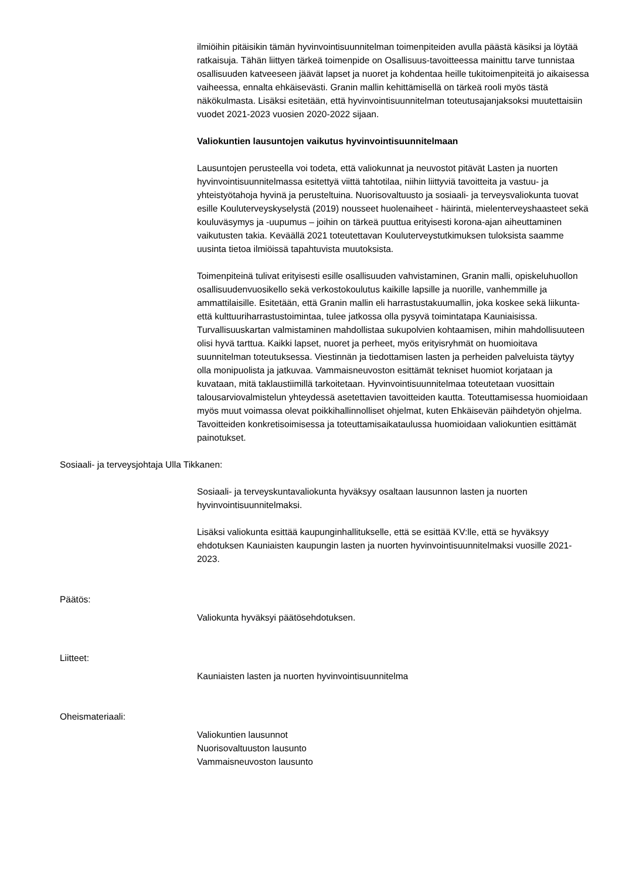ilmiöihin pitäisikin tämän hyvinvointisuunnitelman toimenpiteiden avulla päästä käsiksi ja löytää ratkaisuja. Tähän liittyen tärkeä toimenpide on Osallisuus-tavoitteessa mainittu tarve tunnistaa osallisuuden katveeseen jäävät lapset ja nuoret ja kohdentaa heille tukitoimenpiteitä jo aikaisessa vaiheessa, ennalta ehkäisevästi. Granin mallin kehittämisellä on tärkeä rooli myös tästä näkökulmasta. Lisäksi esitetään, että hyvinvointisuunnitelman toteutusajanjaksoksi muutettaisiin vuodet 2021-2023 vuosien 2020-2022 sijaan.
Valiokuntien lausuntojen vaikutus hyvinvointisuunnitelmaan
Lausuntojen perusteella voi todeta, että valiokunnat ja neuvostot pitävät Lasten ja nuorten hyvinvointisuunnitelmassa esitettyä viittä tahtotilaa, niihin liittyviä tavoitteita ja vastuu- ja yhteistyötahoja hyvinä ja perusteltuina. Nuorisovaltuusto ja sosiaali- ja terveysvaliokunta tuovat esille Kouluterveyskyselystä (2019) nousseet huolenaiheet - häirintä, mielenterveyshaasteet sekä kouluväsymys ja -uupumus – joihin on tärkeä puuttua erityisesti korona-ajan aiheuttaminen vaikutusten takia. Keväällä 2021 toteutettavan Kouluterveystutkimuksen tuloksista saamme uusinta tietoa ilmiöissä tapahtuvista muutoksista.
Toimenpiteinä tulivat erityisesti esille osallisuuden vahvistaminen, Granin malli, opiskeluhuollon osallisuudenvuosikello sekä verkostokoulutus kaikille lapsille ja nuorille, vanhemmille ja ammattilaisille. Esitetään, että Granin mallin eli harrastustakuumallin, joka koskee sekä liikunta- että kulttuuriharrastustoimintaa, tulee jatkossa olla pysyvä toimintatapa Kauniaisissa. Turvallisuuskartan valmistaminen mahdollistaa sukupolvien kohtaamisen, mihin mahdollisuuteen olisi hyvä tarttua. Kaikki lapset, nuoret ja perheet, myös erityisryhmät on huomioitava suunnitelman toteutuksessa. Viestinnän ja tiedottamisen lasten ja perheiden palveluista täytyy olla monipuolista ja jatkuvaa. Vammaisneuvoston esittämät tekniset huomiot korjataan ja kuvataan, mitä taklaustiimillä tarkoitetaan. Hyvinvointisuunnitelmaa toteutetaan vuosittain talousarviovalmistelun yhteydessä asetettavien tavoitteiden kautta. Toteuttamisessa huomioidaan myös muut voimassa olevat poikkihallinnolliset ohjelmat, kuten Ehkäisevän päihdetyön ohjelma. Tavoitteiden konkretisoimisessa ja toteuttamisaikataulussa huomioidaan valiokuntien esittämät painotukset.
Sosiaali- ja terveysjohtaja Ulla Tikkanen:
Sosiaali- ja terveyskuntavaliokunta hyväksyy osaltaan lausunnon lasten ja nuorten hyvinvointisuunnitelmaksi.
Lisäksi valiokunta esittää kaupunginhallitukselle, että se esittää KV:lle, että se hyväksyy ehdotuksen Kauniaisten kaupungin lasten ja nuorten hyvinvointisuunnitelmaksi vuosille 2021-2023.
Päätös:
Valiokunta hyväksyi päätösehdotuksen.
Liitteet:
Kauniaisten lasten ja nuorten hyvinvointisuunnitelma
Oheismateriaali:
Valiokuntien lausunnot
Nuorisovaltuuston lausunto
Vammaisneuvoston lausunto